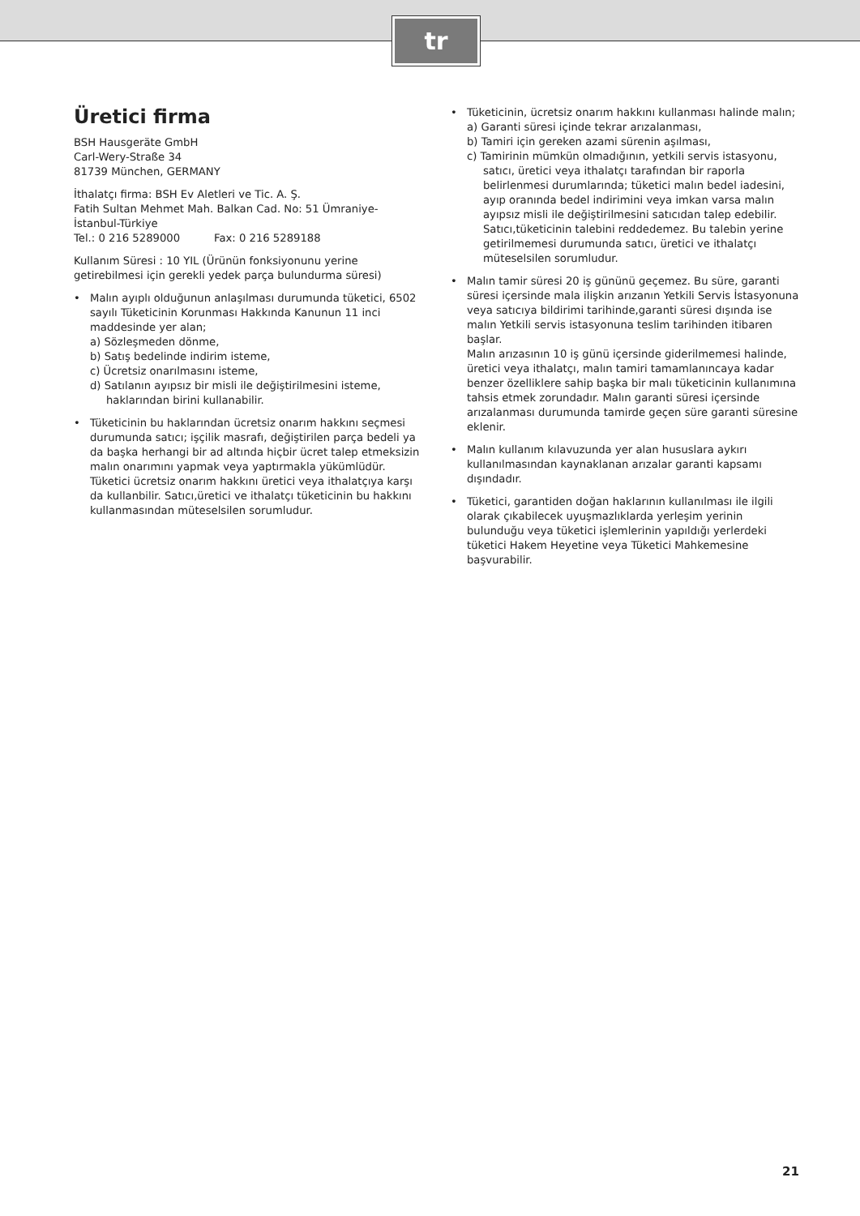tr
Üretici firma
BSH Hausgeräte GmbH
Carl-Wery-Straße 34
81739 München, GERMANY
İthalatçı firma: BSH Ev Aletleri ve Tic. A. Ş.
Fatih Sultan Mehmet Mah. Balkan Cad. No: 51 Ümraniye-İstanbul-Türkiye
Tel.: 0 216 5289000 Fax: 0 216 5289188
Kullanım Süresi : 10 YIL (Ürünün fonksiyonunu yerine getirebilmesi için gerekli yedek parça bulundurma süresi)
• Malın ayıplı olduğunun anlaşılması durumunda tüketici, 6502 sayılı Tüketicinin Korunması Hakkında Kanunun 11 inci maddesinde yer alan;
a) Sözleşmeden dönme,
b) Satış bedelinde indirim isteme,
c) Ücretsiz onarılmasını isteme,
d) Satılanın ayıpsız bir misli ile değiştirilmesini isteme, haklarından birini kullanabilir.
• Tüketicinin bu haklarından ücretsiz onarım hakkını seçmesi durumunda satıcı; işçilik masrafı, değiştirilen parça bedeli ya da başka herhangi bir ad altında hiçbir ücret talep etmeksizin malın onarımını yapmak veya yaptırmakla yükümlüdür.
Tüketici ücretsiz onarım hakkını üretici veya ithalatçıya karşı da kullanbilir. Satıcı,üretici ve ithalatçı tüketicinin bu hakkını kullanmasından müteselsilen sorumludur.
• Tüketicinin, ücretsiz onarım hakkını kullanması halinde malın;
a) Garanti süresi içinde tekrar arızalanması,
b) Tamiri için gereken azami sürenin aşılması,
c) Tamirinin mümkün olmadığının, yetkili servis istasyonu, satıcı, üretici veya ithalatçı tarafından bir raporla belirlenmesi durumlarında; tüketici malın bedel iadesini, ayıp oranında bedel indirimini veya imkan varsa malın ayıpsız misli ile değiştirilmesini satıcıdan talep edebilir. Satıcı,tüketicinin talebini reddedemez. Bu talebin yerine getirilmemesi durumunda satıcı, üretici ve ithalatçı müteselsilen sorumludur.
• Malın tamir süresi 20 iş gününü geçemez. Bu süre, garanti süresi içersinde mala ilişkin arızanın Yetkili Servis İstasyonuna veya satıcıya bildirimi tarihinde,garanti süresi dışında ise malın Yetkili servis istasyonuna teslim tarihinden itibaren başlar.
Malın arızasının 10 iş günü içersinde giderilmemesi halinde, üretici veya ithalatçı, malın tamiri tamamlanıncaya kadar benzer özelliklere sahip başka bir malı tüketicinin kullanımına tahsis etmek zorundadır. Malın garanti süresi içersinde arızalanması durumunda tamirde geçen süre garanti süresine eklenir.
• Malın kullanım kılavuzunda yer alan hususlara aykırı kullanılmasından kaynaklanan arızalar garanti kapsamı dışındadır.
• Tüketici, garantiden doğan haklarının kullanılması ile ilgili olarak çıkabilecek uyuşmazlıklarda yerleşim yerinin bulunduğu veya tüketici işlemlerinin yapıldığı yerlerdeki tüketici Hakem Heyetine veya Tüketici Mahkemesine başvurabilir.
21